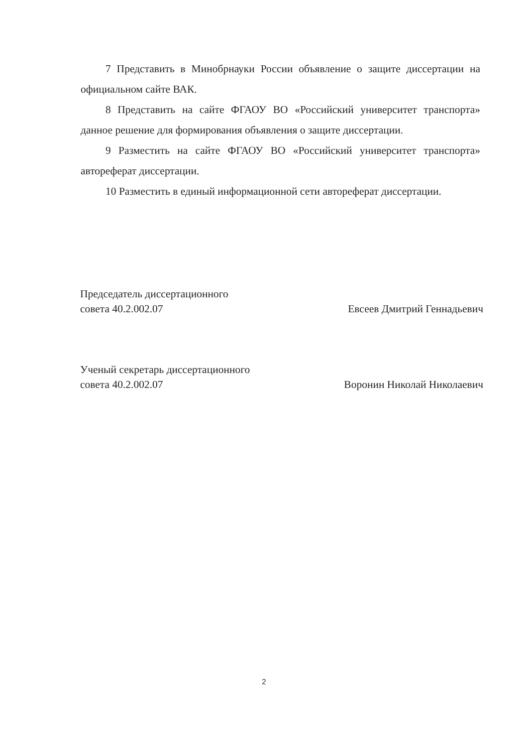7 Представить в Минобрнауки России объявление о защите диссертации на официальном сайте ВАК.
8 Представить на сайте ФГАОУ ВО «Российский университет транспорта» данное решение для формирования объявления о защите диссертации.
9 Разместить на сайте ФГАОУ ВО «Российский университет транспорта» автореферат диссертации.
10 Разместить в единый информационной сети автореферат диссертации.
Председатель диссертационного
совета 40.2.002.07 Евсеев Дмитрий Геннадьевич
Ученый секретарь диссертационного
совета 40.2.002.07 Воронин Николай Николаевич
2